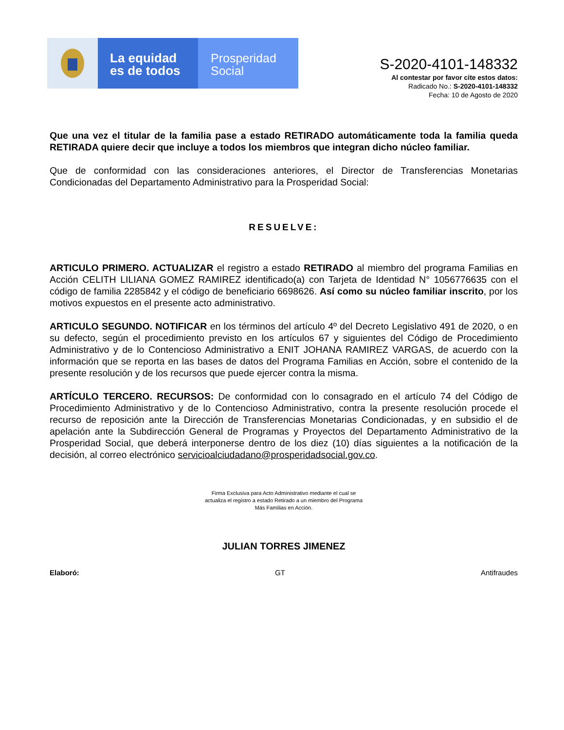La equidad
es de todos
Prosperidad
Social
S-2020-4101-148332
Al contestar por favor cite estos datos:
Radicado No.: S-2020-4101-148332
Fecha: 10 de Agosto de 2020
Que una vez el titular de la familia pase a estado RETIRADO automáticamente toda la familia queda RETIRADA quiere decir que incluye a todos los miembros que integran dicho núcleo familiar.
Que de conformidad con las consideraciones anteriores, el Director de Transferencias Monetarias Condicionadas del Departamento Administrativo para la Prosperidad Social:
RESUELVE:
ARTICULO PRIMERO. ACTUALIZAR el registro a estado RETIRADO al miembro del programa Familias en Acción CELITH LILIANA GOMEZ RAMIREZ identificado(a) con Tarjeta de Identidad N° 1056776635 con el código de familia 2285842 y el código de beneficiario 6698626. Así como su núcleo familiar inscrito, por los motivos expuestos en el presente acto administrativo.
ARTICULO SEGUNDO. NOTIFICAR en los términos del artículo 4º del Decreto Legislativo 491 de 2020, o en su defecto, según el procedimiento previsto en los artículos 67 y siguientes del Código de Procedimiento Administrativo y de lo Contencioso Administrativo a ENIT JOHANA RAMIREZ VARGAS, de acuerdo con la información que se reporta en las bases de datos del Programa Familias en Acción, sobre el contenido de la presente resolución y de los recursos que puede ejercer contra la misma.
ARTÍCULO TERCERO. RECURSOS: De conformidad con lo consagrado en el artículo 74 del Código de Procedimiento Administrativo y de lo Contencioso Administrativo, contra la presente resolución procede el recurso de reposición ante la Dirección de Transferencias Monetarias Condicionadas, y en subsidio el de apelación ante la Subdirección General de Programas y Proyectos del Departamento Administrativo de la Prosperidad Social, que deberá interponerse dentro de los diez (10) días siguientes a la notificación de la decisión, al correo electrónico servicioalciudadano@prosperidadsocial.gov.co.
Firma Exclusiva para Acto Administrativo mediante el cual se
actualiza el registro a estado Retirado a un miembro del Programa
Más Familias en Acción.
JULIAN TORRES JIMENEZ
Elaboró: GT Antifraudes